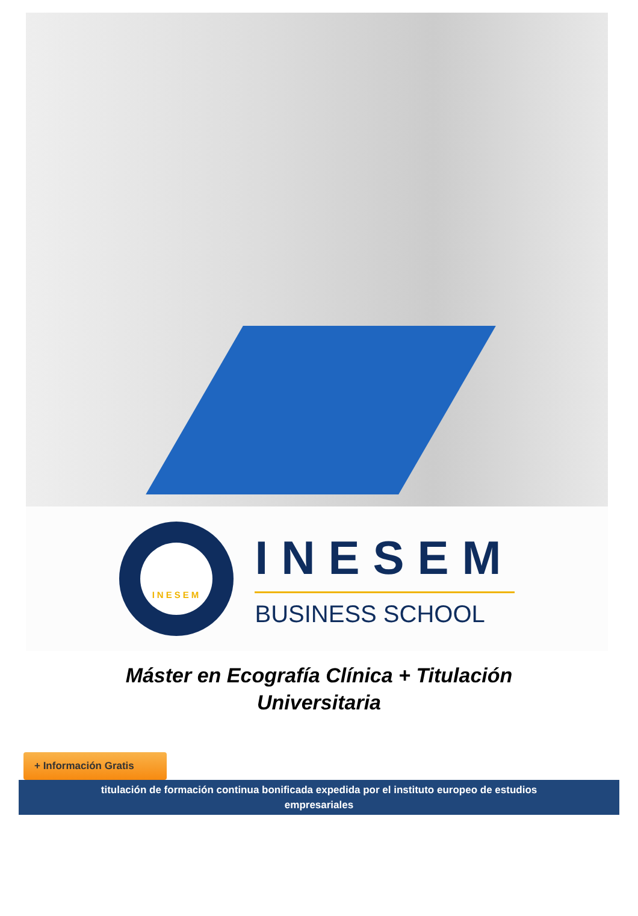INESEM
INESEM
BUSINESS SCHOOL
Máster en Ecografía Clínica + Titulación Universitaria
+ Información Gratis
titulación de formación continua bonificada expedida por el instituto europeo de estudios empresariales